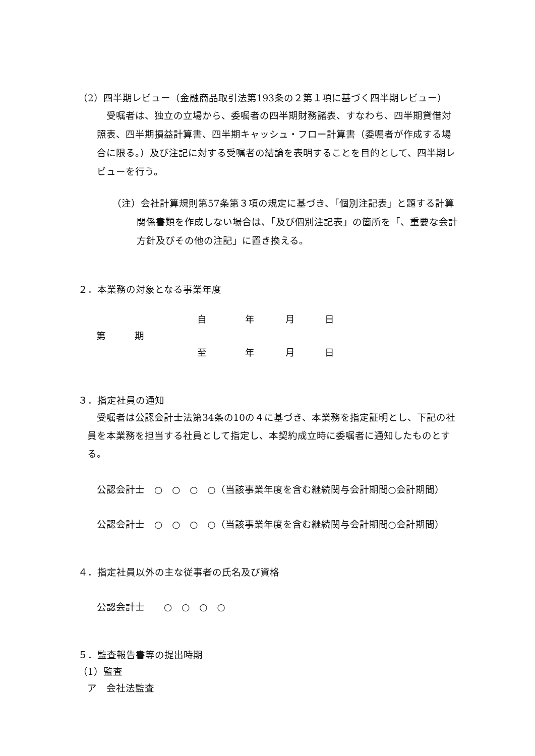（2）四半期レビュー（金融商品取引法第193条の２第１項に基づく四半期レビュー）
受嘱者は、独立の立場から、委嘱者の四半期財務諸表、すなわち、四半期貸借対照表、四半期損益計算書、四半期キャッシュ・フロー計算書（委嘱者が作成する場合に限る。）及び注記に対する受嘱者の結論を表明することを目的として、四半期レビューを行う。
（注）会社計算規則第57条第３項の規定に基づき、「個別注記表」と題する計算関係書類を作成しない場合は、「及び個別注記表」の箇所を「、重要な会計方針及びその他の注記」に置き換える。
２．本業務の対象となる事業年度
| | 自 | 年 | 月 | 日 |
| 第 期 | | | | |
| | 至 | 年 | 月 | 日 |
３．指定社員の通知
受嘱者は公認会計士法第34条の10の４に基づき、本業務を指定証明とし、下記の社員を本業務を担当する社員として指定し、本契約成立時に委嘱者に通知したものとする。
公認会計士　○　○　○　○（当該事業年度を含む継続関与会計期間○会計期間）
公認会計士　○　○　○　○（当該事業年度を含む継続関与会計期間○会計期間）
４．指定社員以外の主な従事者の氏名及び資格
公認会計士　　○　○　○　○
５．監査報告書等の提出時期
（1）監査
ア　会社法監査